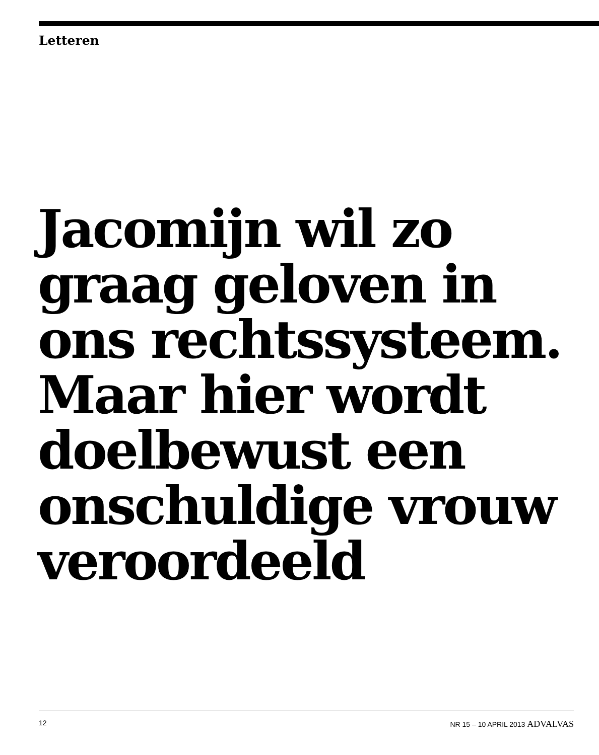Letteren
Jacomijn wil zo graag geloven in ons rechtssysteem. Maar hier wordt doelbewust een onschuldige vrouw veroordeeld
12 NR 15 – 10 APRIL 2013 ADVALVAS